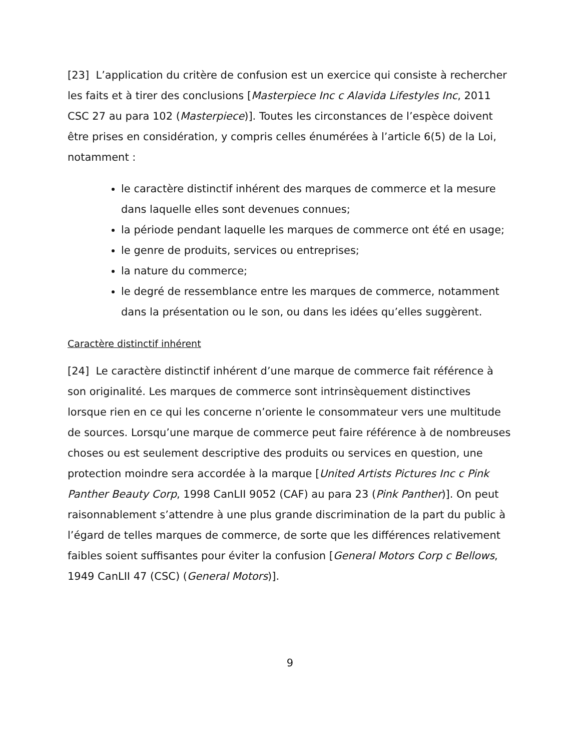[23] L’application du critère de confusion est un exercice qui consiste à rechercher les faits et à tirer des conclusions [Masterpiece Inc c Alavida Lifestyles Inc, 2011 CSC 27 au para 102 (Masterpiece)]. Toutes les circonstances de l’espèce doivent être prises en considération, y compris celles énumérées à l’article 6(5) de la Loi, notamment :
le caractère distinctif inhérent des marques de commerce et la mesure dans laquelle elles sont devenues connues;
la période pendant laquelle les marques de commerce ont été en usage;
le genre de produits, services ou entreprises;
la nature du commerce;
le degré de ressemblance entre les marques de commerce, notamment dans la présentation ou le son, ou dans les idées qu’elles suggèrent.
Caractère distinctif inhérent
[24] Le caractère distinctif inhérent d’une marque de commerce fait référence à son originalité. Les marques de commerce sont intrinsèquement distinctives lorsque rien en ce qui les concerne n’oriente le consommateur vers une multitude de sources. Lorsqu’une marque de commerce peut faire référence à de nombreuses choses ou est seulement descriptive des produits ou services en question, une protection moindre sera accordée à la marque [United Artists Pictures Inc c Pink Panther Beauty Corp, 1998 CanLII 9052 (CAF) au para 23 (Pink Panther)]. On peut raisonnablement s’attendre à une plus grande discrimination de la part du public à l’égard de telles marques de commerce, de sorte que les différences relativement faibles soient suffisantes pour éviter la confusion [General Motors Corp c Bellows, 1949 CanLII 47 (CSC) (General Motors)].
9